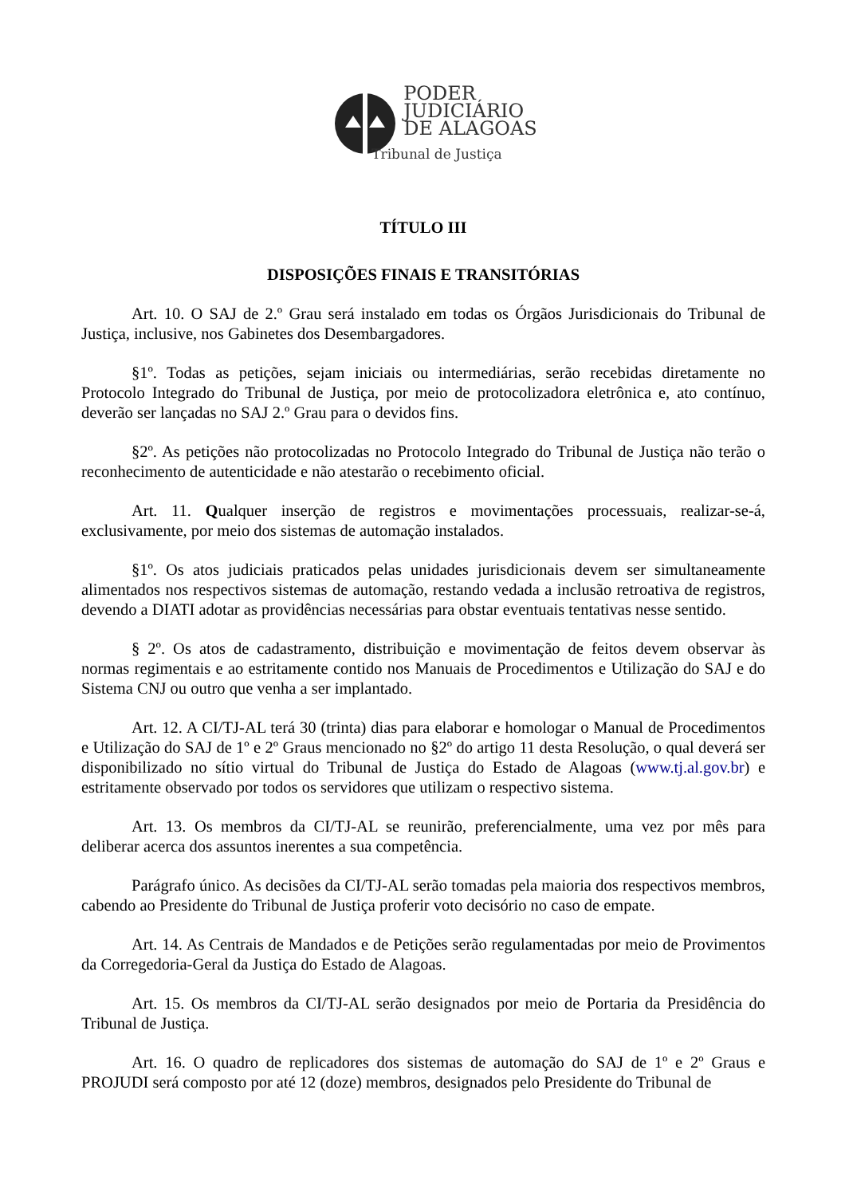PODER
JUDICIÁRIO
DE ALAGOAS
Tribunal de Justiça
TÍTULO III
DISPOSIÇÕES FINAIS E TRANSITÓRIAS
Art. 10. O SAJ de 2.º Grau será instalado em todas os Órgãos Jurisdicionais do Tribunal de Justiça, inclusive, nos Gabinetes dos Desembargadores.
§1º. Todas as petições, sejam iniciais ou intermediárias, serão recebidas diretamente no Protocolo Integrado do Tribunal de Justiça, por meio de protocolizadora eletrônica e, ato contínuo, deverão ser lançadas no SAJ 2.º Grau para o devidos fins.
§2º. As petições não protocolizadas no Protocolo Integrado do Tribunal de Justiça não terão o reconhecimento de autenticidade e não atestarão o recebimento oficial.
Art. 11. Qualquer inserção de registros e movimentações processuais, realizar-se-á, exclusivamente, por meio dos sistemas de automação instalados.
§1º. Os atos judiciais praticados pelas unidades jurisdicionais devem ser simultaneamente alimentados nos respectivos sistemas de automação, restando vedada a inclusão retroativa de registros, devendo a DIATI adotar as providências necessárias para obstar eventuais tentativas nesse sentido.
§ 2º. Os atos de cadastramento, distribuição e movimentação de feitos devem observar às normas regimentais e ao estritamente contido nos Manuais de Procedimentos e Utilização do SAJ e do Sistema CNJ ou outro que venha a ser implantado.
Art. 12. A CI/TJ-AL terá 30 (trinta) dias para elaborar e homologar o Manual de Procedimentos e Utilização do SAJ de 1º e 2º Graus mencionado no §2º do artigo 11 desta Resolução, o qual deverá ser disponibilizado no sítio virtual do Tribunal de Justiça do Estado de Alagoas (www.tj.al.gov.br) e estritamente observado por todos os servidores que utilizam o respectivo sistema.
Art. 13. Os membros da CI/TJ-AL se reunirão, preferencialmente, uma vez por mês para deliberar acerca dos assuntos inerentes a sua competência.
Parágrafo único. As decisões da CI/TJ-AL serão tomadas pela maioria dos respectivos membros, cabendo ao Presidente do Tribunal de Justiça proferir voto decisório no caso de empate.
Art. 14. As Centrais de Mandados e de Petições serão regulamentadas por meio de Provimentos da Corregedoria-Geral da Justiça do Estado de Alagoas.
Art. 15. Os membros da CI/TJ-AL serão designados por meio de Portaria da Presidência do Tribunal de Justiça.
Art. 16. O quadro de replicadores dos sistemas de automação do SAJ de 1º e 2º Graus e PROJUDI será composto por até 12 (doze) membros, designados pelo Presidente do Tribunal de